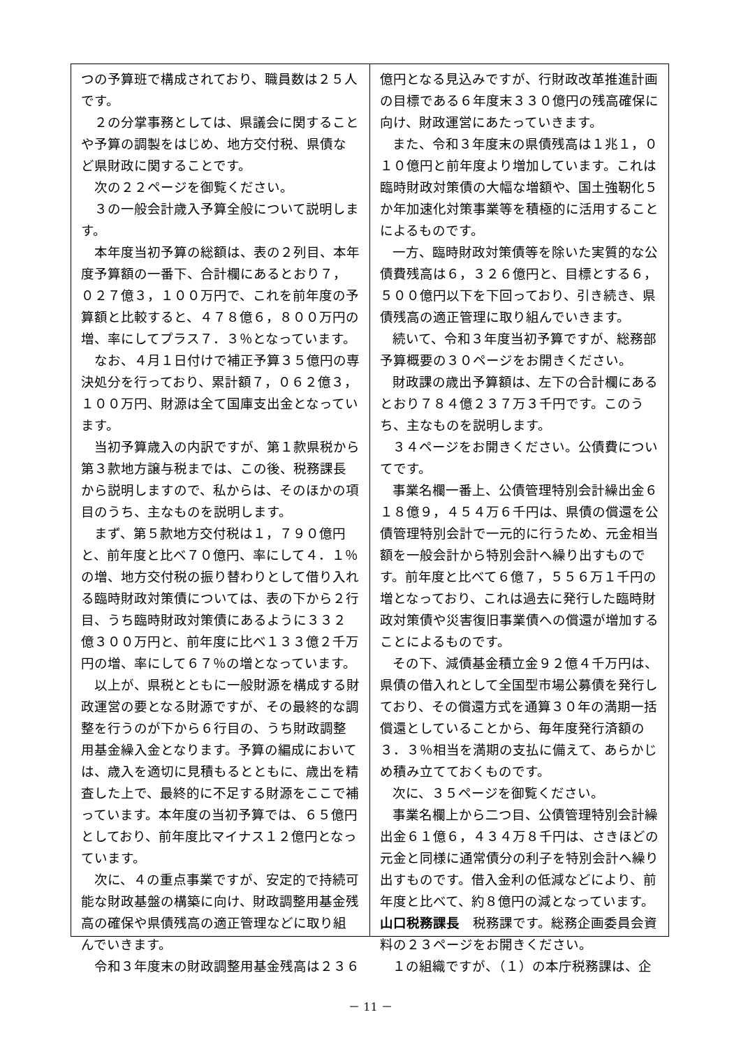つの予算班で構成されており、職員数は２５人です。
２の分掌事務としては、県議会に関することや予算の調製をはじめ、地方交付税、県債など県財政に関することです。
次の２２ページを御覧ください。
３の一般会計歳入予算全般について説明します。
本年度当初予算の総額は、表の２列目、本年度予算額の一番下、合計欄にあるとおり７，０２７億３，１００万円で、これを前年度の予算額と比較すると、４７８億６，８００万円の増、率にしてプラス７．３％となっています。
なお、４月１日付けで補正予算３５億円の専決処分を行っており、累計額７，０６２億３，１００万円、財源は全て国庫支出金となっています。
当初予算歳入の内訳ですが、第１款県税から第３款地方譲与税までは、この後、税務課長から説明しますので、私からは、そのほかの項目のうち、主なものを説明します。
まず、第５款地方交付税は１，７９０億円と、前年度と比べ７０億円、率にして４．１％の増、地方交付税の振り替わりとして借り入れる臨時財政対策債については、表の下から２行目、うち臨時財政対策債にあるように３３２億３００万円と、前年度に比べ１３３億２千万円の増、率にして６７％の増となっています。
以上が、県税とともに一般財源を構成する財政運営の要となる財源ですが、その最終的な調整を行うのが下から６行目の、うち財政調整用基金繰入金となります。予算の編成においては、歳入を適切に見積もるとともに、歳出を精査した上で、最終的に不足する財源をここで補っています。本年度の当初予算では、６５億円としており、前年度比マイナス１２億円となっています。
次に、４の重点事業ですが、安定的で持続可能な財政基盤の構築に向け、財政調整用基金残高の確保や県債残高の適正管理などに取り組んでいきます。
令和３年度末の財政調整用基金残高は２３６
億円となる見込みですが、行財政改革推進計画の目標である６年度末３３０億円の残高確保に向け、財政運営にあたっていきます。
また、令和３年度末の県債残高は１兆１，０１０億円と前年度より増加しています。これは臨時財政対策債の大幅な増額や、国土強靭化５か年加速化対策事業等を積極的に活用することによるものです。
一方、臨時財政対策債等を除いた実質的な公債費残高は６，３２６億円と、目標とする６，５００億円以下を下回っており、引き続き、県債残高の適正管理に取り組んでいきます。
続いて、令和３年度当初予算ですが、総務部予算概要の３０ページをお開きください。
財政課の歳出予算額は、左下の合計欄にあるとおり７８４億２３７万３千円です。このうち、主なものを説明します。
３４ページをお開きください。公債費についてです。
事業名欄一番上、公債管理特別会計繰出金６１８億９，４５４万６千円は、県債の償還を公債管理特別会計で一元的に行うため、元金相当額を一般会計から特別会計へ繰り出すものです。前年度と比べて６億７，５５６万１千円の増となっており、これは過去に発行した臨時財政対策債や災害復旧事業債への償還が増加することによるものです。
その下、減債基金積立金９２億４千万円は、県債の借入れとして全国型市場公募債を発行しており、その償還方式を通算３０年の満期一括償還としていることから、毎年度発行済額の３．３％相当を満期の支払に備えて、あらかじめ積み立てておくものです。
次に、３５ページを御覧ください。
事業名欄上から二つ目、公債管理特別会計繰出金６１億６，４３４万８千円は、さきほどの元金と同様に通常債分の利子を特別会計へ繰り出すものです。借入金利の低減などにより、前年度と比べて、約８億円の減となっています。
山口税務課長　税務課です。総務企画委員会資料の２３ページをお開きください。
１の組織ですが、（１）の本庁税務課は、企
－ 11 －